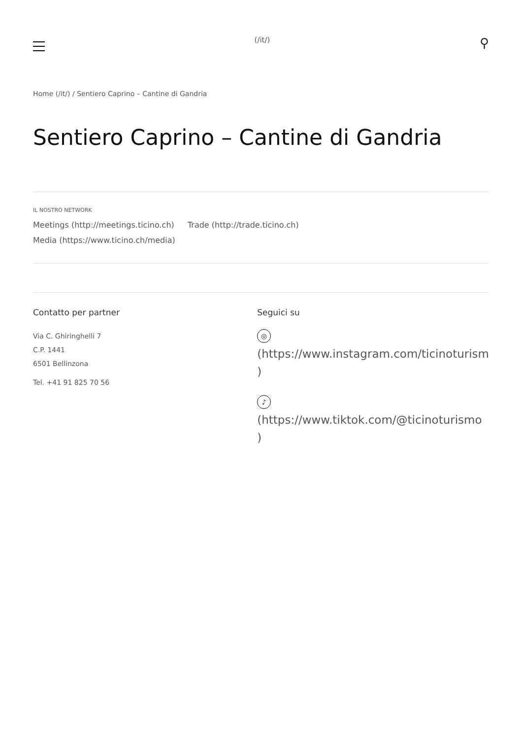(/it/)
⚲
Home (/it/) / Sentiero Caprino – Cantine di Gandria
Sentiero Caprino – Cantine di Gandria
IL NOSTRO NETWORK
Meetings (http://meetings.ticino.ch) Trade (http://trade.ticino.ch)
Media (https://www.ticino.ch/media)
Contatto per partner
Via C. Ghiringhelli 7
C.P. 1441
6501 Bellinzona
Tel. +41 91 825 70 56
Seguici su
◎
(https://www.instagram.com/ticinoturism
)
♪
(https://www.tiktok.com/@ticinoturismo
)